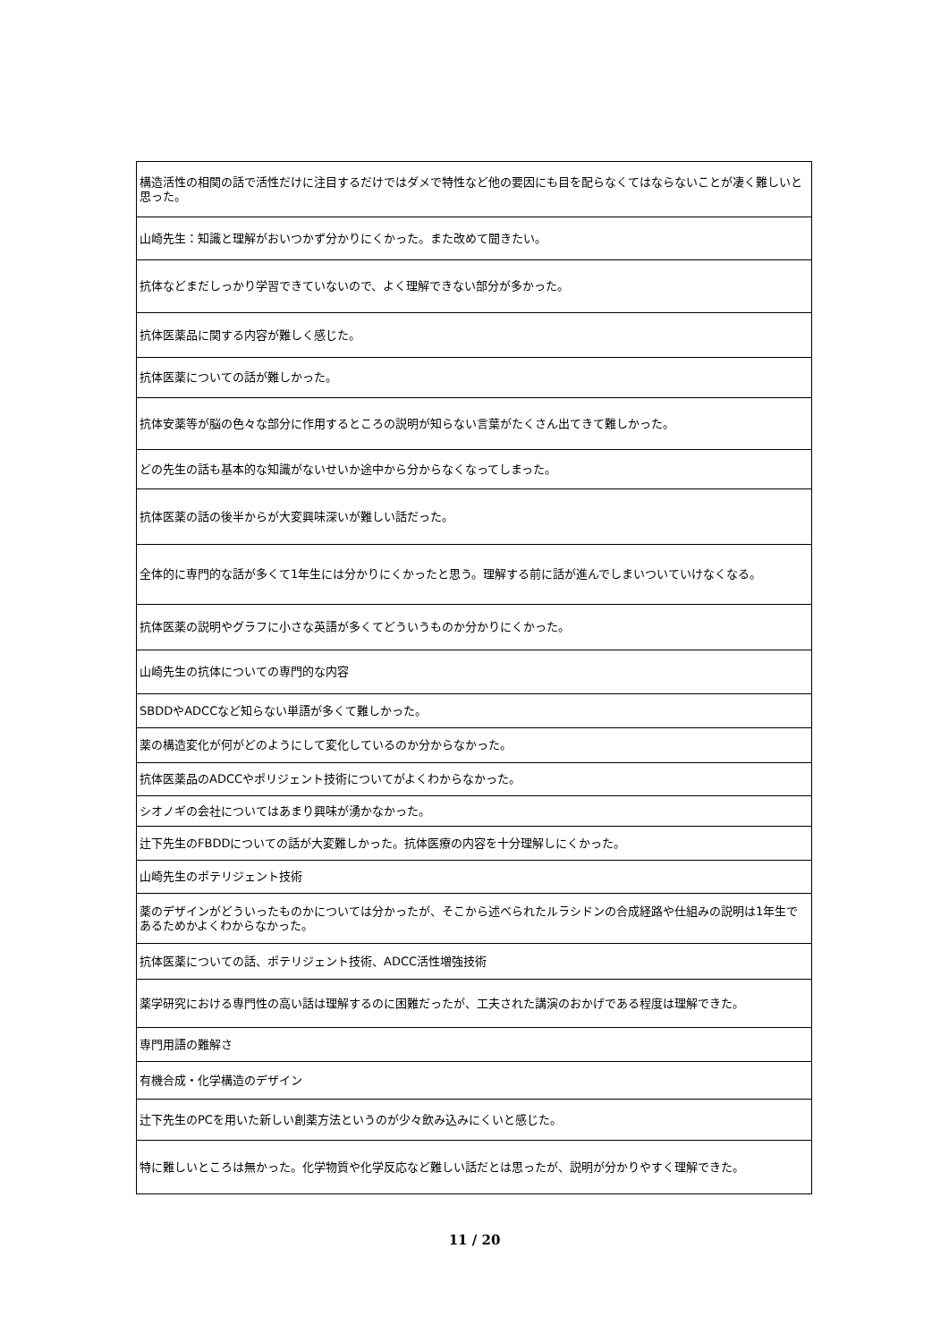| 構造活性の相関の話で活性だけに注目するだけではダメで特性など他の要因にも目を配らなくてはならないことが凄く難しいと思った。 |
| 山崎先生：知識と理解がおいつかず分かりにくかった。また改めて聞きたい。 |
| 抗体などまだしっかり学習できていないので、よく理解できない部分が多かった。 |
| 抗体医薬品に関する内容が難しく感じた。 |
| 抗体医薬についての話が難しかった。 |
| 抗体安薬等が脳の色々な部分に作用するところの説明が知らない言葉がたくさん出てきて難しかった。 |
| どの先生の話も基本的な知識がないせいか途中から分からなくなってしまった。 |
| 抗体医薬の話の後半からが大変興味深いが難しい話だった。 |
| 全体的に専門的な話が多くて1年生には分かりにくかったと思う。理解する前に話が進んでしまいついていけなくなる。 |
| 抗体医薬の説明やグラフに小さな英語が多くてどういうものか分かりにくかった。 |
| 山崎先生の抗体についての専門的な内容 |
| SBDDやADCCなど知らない単語が多くて難しかった。 |
| 薬の構造変化が何がどのようにして変化しているのか分からなかった。 |
| 抗体医薬品のADCCやポリジェント技術についてがよくわからなかった。 |
| シオノギの会社についてはあまり興味が湧かなかった。 |
| 辻下先生のFBDDについての話が大変難しかった。抗体医療の内容を十分理解しにくかった。 |
| 山崎先生のポテリジェント技術 |
| 薬のデザインがどういったものかについては分かったが、そこから述べられたルラシドンの合成経路や仕組みの説明は1年生であるためかよくわからなかった。 |
| 抗体医薬についての話、ポテリジェント技術、ADCC活性増強技術 |
| 薬学研究における専門性の高い話は理解するのに困難だったが、工夫された講演のおかげである程度は理解できた。 |
| 専門用語の難解さ |
| 有機合成・化学構造のデザイン |
| 辻下先生のPCを用いた新しい創薬方法というのが少々飲み込みにくいと感じた。 |
| 特に難しいところは無かった。化学物質や化学反応など難しい話だとは思ったが、説明が分かりやすく理解できた。 |
11 / 20